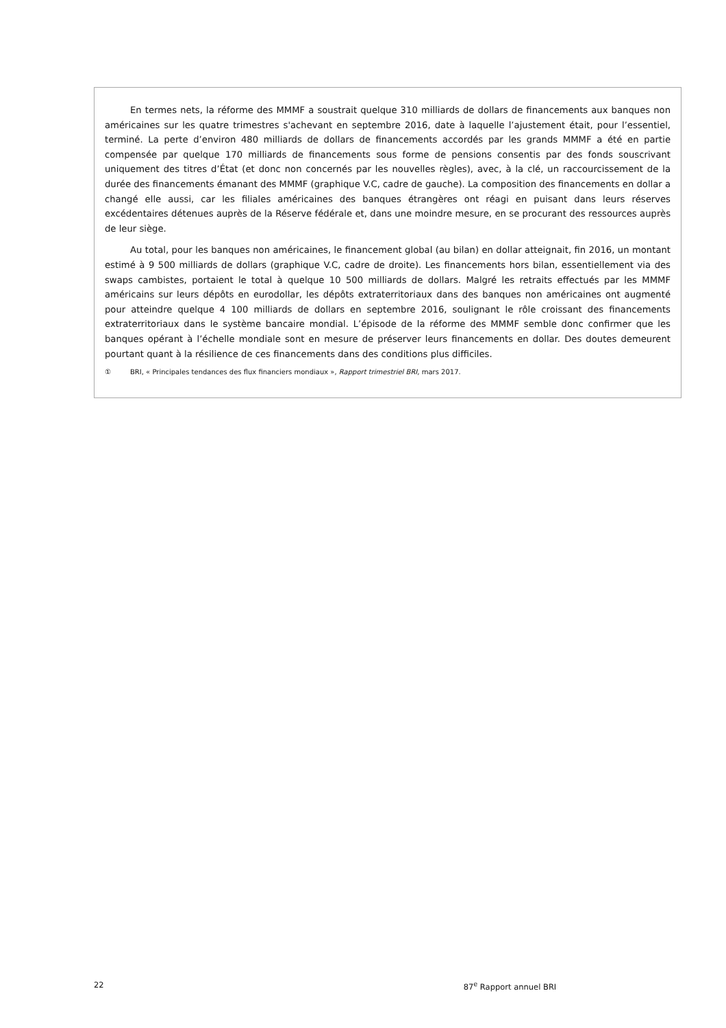En termes nets, la réforme des MMMF a soustrait quelque 310 milliards de dollars de financements aux banques non américaines sur les quatre trimestres s'achevant en septembre 2016, date à laquelle l’ajustement était, pour l’essentiel, terminé. La perte d’environ 480 milliards de dollars de financements accordés par les grands MMMF a été en partie compensée par quelque 170 milliards de financements sous forme de pensions consentis par des fonds souscrivant uniquement des titres d’État (et donc non concernés par les nouvelles règles), avec, à la clé, un raccourcissement de la durée des financements émanant des MMMF (graphique V.C, cadre de gauche). La composition des financements en dollar a changé elle aussi, car les filiales américaines des banques étrangères ont réagi en puisant dans leurs réserves excédentaires détenues auprès de la Réserve fédérale et, dans une moindre mesure, en se procurant des ressources auprès de leur siège.
Au total, pour les banques non américaines, le financement global (au bilan) en dollar atteignait, fin 2016, un montant estimé à 9 500 milliards de dollars (graphique V.C, cadre de droite). Les financements hors bilan, essentiellement via des swaps cambistes, portaient le total à quelque 10 500 milliards de dollars. Malgré les retraits effectués par les MMMF américains sur leurs dépôts en eurodollar, les dépôts extraterritoriaux dans des banques non américaines ont augmenté pour atteindre quelque 4 100 milliards de dollars en septembre 2016, soulignant le rôle croissant des financements extraterritoriaux dans le système bancaire mondial. L’épisode de la réforme des MMMF semble donc confirmer que les banques opérant à l’échelle mondiale sont en mesure de préserver leurs financements en dollar. Des doutes demeurent pourtant quant à la résilience de ces financements dans des conditions plus difficiles.
① BRI, « Principales tendances des flux financiers mondiaux », Rapport trimestriel BRI, mars 2017.
22 87<sup>e</sup> Rapport annuel BRI